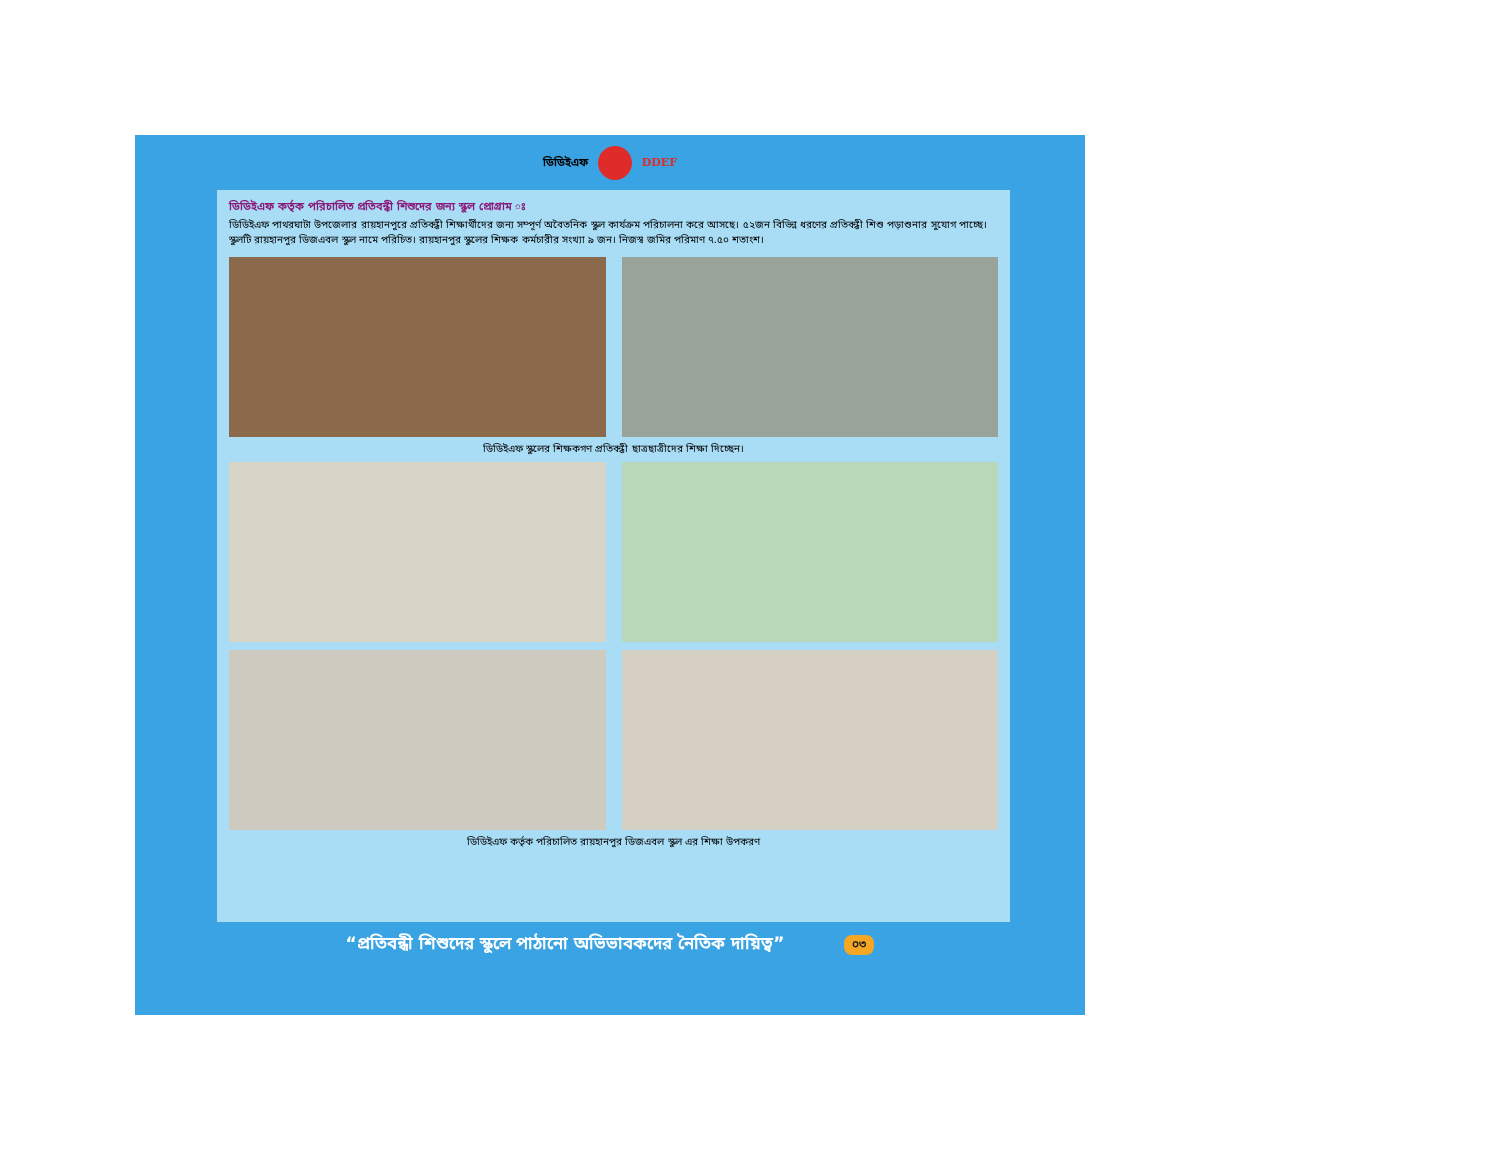ডিডিইএফ DDEF
ডিডিইএফ কর্তৃক পরিচালিত প্রতিবন্ধী শিশুদের জন্য স্কুল প্রোগ্রাম ঃ
ডিডিইএফ পাথরঘাটা উপজেলার রায়হানপুরে প্রতিবন্ধী শিক্ষার্থীদের জন্য সম্পূর্ণ অবৈতনিক স্কুল কার্যক্রম পরিচালনা করে আসছে। ৫২জন বিভিন্ন ধরণের প্রতিবন্ধী শিশু পড়াশুনার সুযোগ পাচ্ছে। স্কুলটি রায়হানপুর ডিজএবল স্কুল নামে পরিচিত। রায়হানপুর স্কুলের শিক্ষক কর্মচারীর সংখ্যা ৯ জন। নিজস্ব জমির পরিমাণ ৭.৫০ শতাংশ।
ডিডিইএফ স্কুলের শিক্ষকগণ প্রতিবন্ধী ছাত্রছাত্রীদের শিক্ষা দিচ্ছেন।
ডিডিইএফ কর্তৃক পরিচালিত রায়হানপুর ডিজএবল স্কুল এর শিক্ষা উপকরণ
“প্রতিবন্ধী শিশুদের স্কুলে পাঠানো অভিভাবকদের নৈতিক দায়িত্ব” ০৩